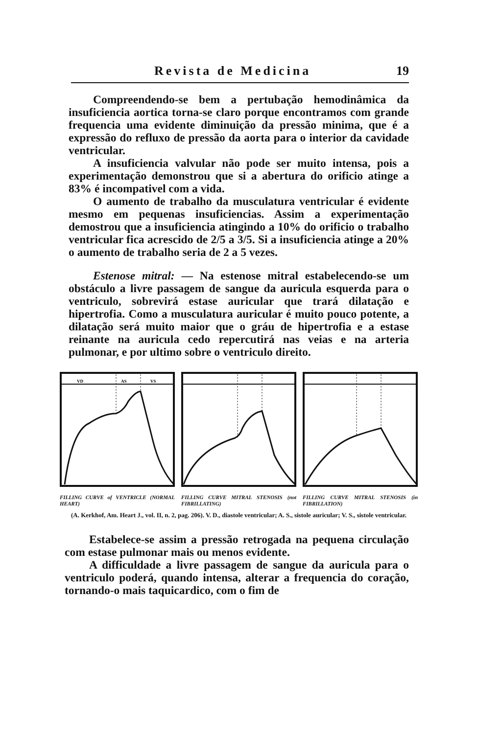Revista de Medicina 19
Compreendendo-se bem a pertubação hemodinâmica da insuficiencia aortica torna-se claro porque encontramos com grande frequencia uma evidente diminuição da pressão minima, que é a expressão do refluxo de pressão da aorta para o interior da cavidade ventricular.
A insuficiencia valvular não pode ser muito intensa, pois a experimentação demonstrou que si a abertura do orificio atinge a 83% é incompativel com a vida.
O aumento de trabalho da musculatura ventricular é evidente mesmo em pequenas insuficiencias. Assim a experimentação demostrou que a insuficiencia atingindo a 10% do orificio o trabalho ventricular fica acrescido de 2/5 a 3/5. Si a insuficiencia atinge a 20% o aumento de trabalho seria de 2 a 5 vezes.
Estenose mitral: — Na estenose mitral estabelecendo-se um obstáculo a livre passagem de sangue da auricula esquerda para o ventriculo, sobrevirá estase auricular que trará dilatação e hipertrofia. Como a musculatura auricular é muito pouco potente, a dilatação será muito maior que o gráu de hipertrofia e a estase reinante na auricula cedo repercutirá nas veias e na arteria pulmonar, e por ultimo sobre o ventriculo direito.
VD
AS
VS
FILLING CURVE of VENTRICLE (NORMAL HEART)
FILLING CURVE MITRAL STENOSIS (not FIBRILLATING)
FILLING CURVE MITRAL STENOSIS (in FIBRILLATION)
(A. Kerkhof, Am. Heart J., vol. II, n. 2, pag. 206). V. D., diastole ventricular; A. S., sistole auricular; V. S., sistole ventricular.
Estabelece-se assim a pressão retrogada na pequena circulação com estase pulmonar mais ou menos evidente.
A difficuldade a livre passagem de sangue da auricula para o ventriculo poderá, quando intensa, alterar a frequencia do coração, tornando-o mais taquicardico, com o fim de